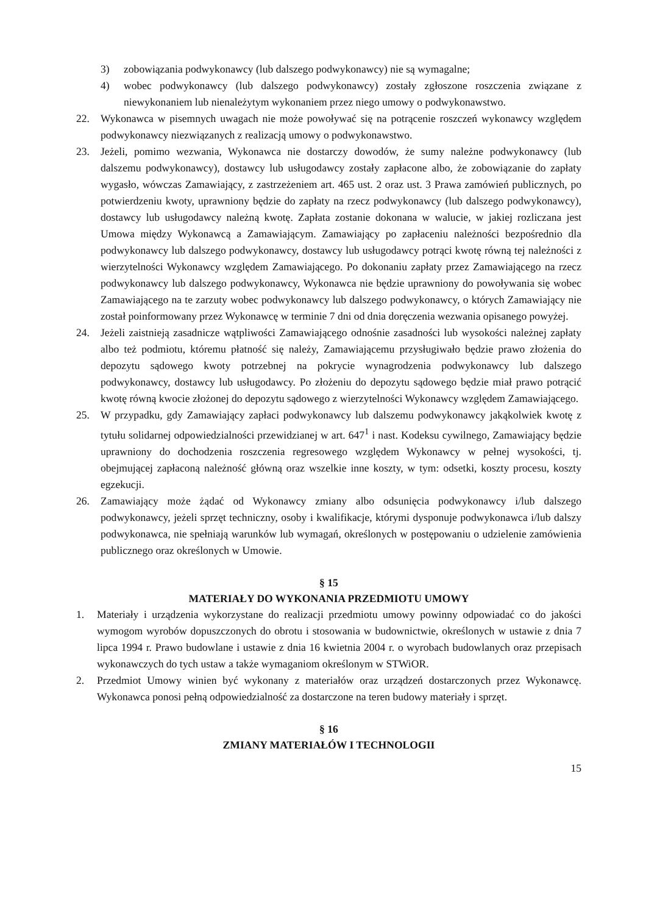3) zobowiązania podwykonawcy (lub dalszego podwykonawcy) nie są wymagalne;
4) wobec podwykonawcy (lub dalszego podwykonawcy) zostały zgłoszone roszczenia związane z niewykonaniem lub nienależytym wykonaniem przez niego umowy o podwykonawstwo.
22. Wykonawca w pisemnych uwagach nie może powoływać się na potrącenie roszczeń wykonawcy względem podwykonawcy niezwiązanych z realizacją umowy o podwykonawstwo.
23. Jeżeli, pomimo wezwania, Wykonawca nie dostarczy dowodów, że sumy należne podwykonawcy (lub dalszemu podwykonawcy), dostawcy lub usługodawcy zostały zapłacone albo, że zobowiązanie do zapłaty wygasło, wówczas Zamawiający, z zastrzeżeniem art. 465 ust. 2 oraz ust. 3 Prawa zamówień publicznych, po potwierdzeniu kwoty, uprawniony będzie do zapłaty na rzecz podwykonawcy (lub dalszego podwykonawcy), dostawcy lub usługodawcy należną kwotę. Zapłata zostanie dokonana w walucie, w jakiej rozliczana jest Umowa między Wykonawcą a Zamawiającym. Zamawiający po zapłaceniu należności bezpośrednio dla podwykonawcy lub dalszego podwykonawcy, dostawcy lub usługodawcy potrąci kwotę równą tej należności z wierzytelności Wykonawcy względem Zamawiającego. Po dokonaniu zapłaty przez Zamawiającego na rzecz podwykonawcy lub dalszego podwykonawcy, Wykonawca nie będzie uprawniony do powoływania się wobec Zamawiającego na te zarzuty wobec podwykonawcy lub dalszego podwykonawcy, o których Zamawiający nie został poinformowany przez Wykonawcę w terminie 7 dni od dnia doręczenia wezwania opisanego powyżej.
24. Jeżeli zaistnieją zasadnicze wątpliwości Zamawiającego odnośnie zasadności lub wysokości należnej zapłaty albo też podmiotu, któremu płatność się należy, Zamawiającemu przysługiwało będzie prawo złożenia do depozytu sądowego kwoty potrzebnej na pokrycie wynagrodzenia podwykonawcy lub dalszego podwykonawcy, dostawcy lub usługodawcy. Po złożeniu do depozytu sądowego będzie miał prawo potrącić kwotę równą kwocie złożonej do depozytu sądowego z wierzytelności Wykonawcy względem Zamawiającego.
25. W przypadku, gdy Zamawiający zapłaci podwykonawcy lub dalszemu podwykonawcy jakąkolwiek kwotę z tytułu solidarnej odpowiedzialności przewidzianej w art. 647<sup>1</sup> i nast. Kodeksu cywilnego, Zamawiający będzie uprawniony do dochodzenia roszczenia regresowego względem Wykonawcy w pełnej wysokości, tj. obejmującej zapłaconą należność główną oraz wszelkie inne koszty, w tym: odsetki, koszty procesu, koszty egzekucji.
26. Zamawiający może żądać od Wykonawcy zmiany albo odsunięcia podwykonawcy i/lub dalszego podwykonawcy, jeżeli sprzęt techniczny, osoby i kwalifikacje, którymi dysponuje podwykonawca i/lub dalszy podwykonawca, nie spełniają warunków lub wymagań, określonych w postępowaniu o udzielenie zamówienia publicznego oraz określonych w Umowie.
§ 15
MATERIAŁY DO WYKONANIA PRZEDMIOTU UMOWY
1. Materiały i urządzenia wykorzystane do realizacji przedmiotu umowy powinny odpowiadać co do jakości wymogom wyrobów dopuszczonych do obrotu i stosowania w budownictwie, określonych w ustawie z dnia 7 lipca 1994 r. Prawo budowlane i ustawie z dnia 16 kwietnia 2004 r. o wyrobach budowlanych oraz przepisach wykonawczych do tych ustaw a także wymaganiom określonym w STWiOR.
2. Przedmiot Umowy winien być wykonany z materiałów oraz urządzeń dostarczonych przez Wykonawcę. Wykonawca ponosi pełną odpowiedzialność za dostarczone na teren budowy materiały i sprzęt.
§ 16
ZMIANY MATERIAŁÓW I TECHNOLOGII
15